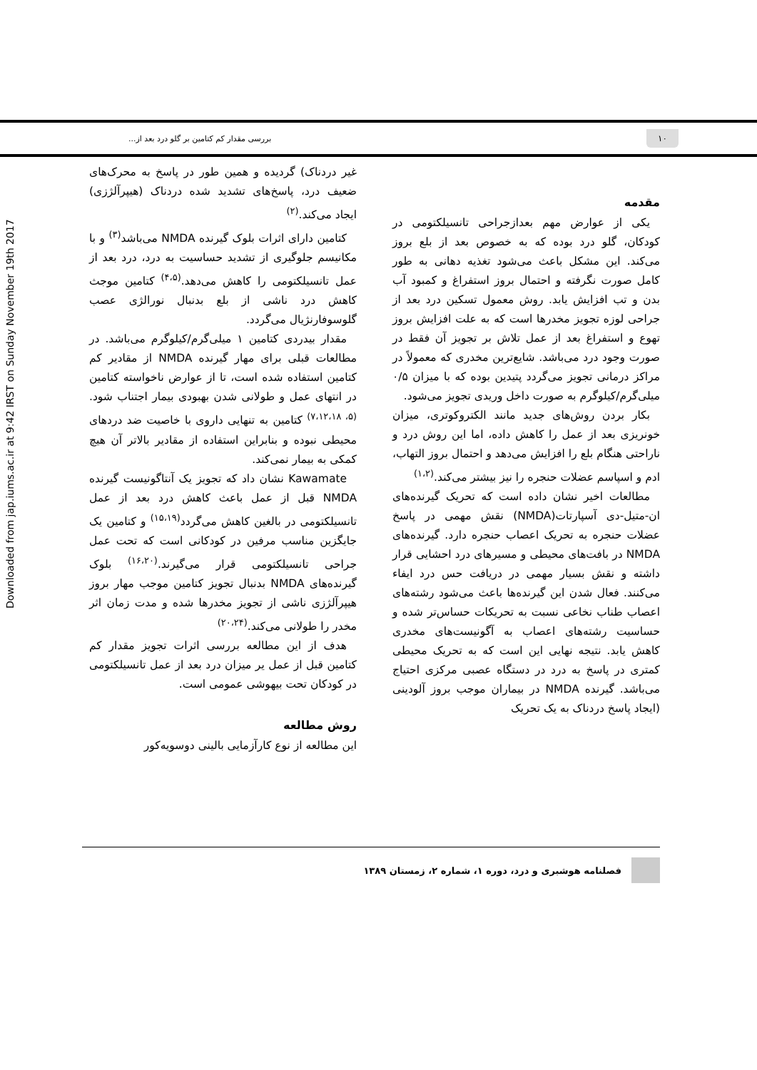۱۰ بررسی مقدار کم کتامین بر گلو درد بعد از...
Downloaded from jap.iums.ac.ir at 9:42 IRST on Sunday November 19th 2017
مقدمه
یکی از عوارض مهم بعدازجراحی تانسیلکتومی در کودکان، گلو درد بوده که به خصوص بعد از بلع بروز می‌کند. این مشکل باعث می‌شود تغذیه دهانی به طور کامل صورت نگرفته و احتمال بروز استفراغ و کمبود آب بدن و تب افزایش یابد. روش معمول تسکین درد بعد از جراحی لوزه تجویز مخدرها است که به علت افزایش بروز تهوع و استفراغ بعد از عمل تلاش بر تجویز آن فقط در صورت وجود درد می‌باشد. شایع‌ترین مخدری که معمولاً در مراکز درمانی تجویز می‌گردد پتیدین بوده که با میزان ۰/۵ میلی‌گرم/کیلوگرم به صورت داخل وریدی تجویز می‌شود.
بکار بردن روش‌های جدید مانند الکتروکوتری، میزان خونریزی بعد از عمل را کاهش داده، اما این روش درد و ناراحتی هنگام بلع را افزایش می‌دهد و احتمال بروز التهاب، ادم و اسپاسم عضلات حنجره را نیز بیشتر می‌کند.<sup>(۱،۲)</sup>
مطالعات اخیر نشان داده است که تحریک گیرنده‌های ان-متیل-دی آسپارتات(NMDA) نقش مهمی در پاسخ عضلات حنجره به تحریک اعصاب حنجره دارد. گیرنده‌های NMDA در بافت‌های محیطی و مسیرهای درد احشایی قرار داشته و نقش بسیار مهمی در دریافت حس درد ایفاء می‌کنند. فعال شدن این گیرنده‌ها باعث می‌شود رشته‌های اعصاب طناب نخاعی نسبت به تحریکات حساس‌تر شده و حساسیت رشته‌های اعصاب به آگونیست‌های مخدری کاهش یابد. نتیجه نهایی این است که به تحریک محیطی کمتری در پاسخ به درد در دستگاه عصبی مرکزی احتیاج می‌باشد. گیرنده NMDA در بیماران موجب بروز آلودینی (ایجاد پاسخ دردناک به یک تحریک
غیر دردناک) گردیده و همین طور در پاسخ به محرک‌های ضعیف درد، پاسخ‌های تشدید شده دردناک (هیپرآلژزی) ایجاد می‌کند.<sup>(۲)</sup>
کتامین دارای اثرات بلوک گیرنده NMDA می‌باشد<sup>(۳)</sup> و با مکانیسم جلوگیری از تشدید حساسیت به درد، درد بعد از عمل تانسیلکتومی را کاهش می‌دهد.<sup>(۴،۵)</sup> کتامین موجث کاهش درد ناشی از بلع بدنبال نورالژی عصب گلوسوفارنژیال می‌گردد.
مقدار بیدردی کتامین ۱ میلی‌گرم/کیلوگرم می‌باشد. در مطالعات قبلی برای مهار گیرنده NMDA از مقادیر کم کتامین استفاده شده است، تا از عوارض ناخواسته کتامین در انتهای عمل و طولانی شدن بهبودی بیمار اجتناب شود.<sup>(۵، ۷،۱۲،۱۸)</sup> کتامین به تنهایی داروی با خاصیت ضد دردهای محیطی نبوده و بنابراین استفاده از مقادیر بالاتر آن هیچ کمکی به بیمار نمی‌کند.
Kawamate نشان داد که تجویز یک آنتاگونیست گیرنده NMDA قبل از عمل باعث کاهش درد بعد از عمل تانسیلکتومی در بالغین کاهش می‌گردد<sup>(۱۵،۱۹)</sup> و کتامین یک جایگزین مناسب مرفین در کودکانی است که تحت عمل جراحی تانسیلکتومی قرار می‌گیرند.<sup>(۱۶،۲۰)</sup> بلوک گیرنده‌های NMDA بدنبال تجویز کتامین موجب مهار بروز هیپرآلژزی ناشی از تجویز مخدرها شده و مدت زمان اثر مخدر را طولانی می‌کند.<sup>(۲۰،۲۴)</sup>
هدف از این مطالعه بررسی اثرات تجویز مقدار کم کتامین قبل از عمل یر میزان درد بعد از عمل تانسیلکتومی در کودکان تحت بیهوشی عمومی است.
روش مطالعه
این مطالعه از نوع کارآزمایی بالینی دوسویه‌کور
فصلنامه هوشبری و درد، دوره ۱، شماره ۲، زمستان ۱۳۸۹